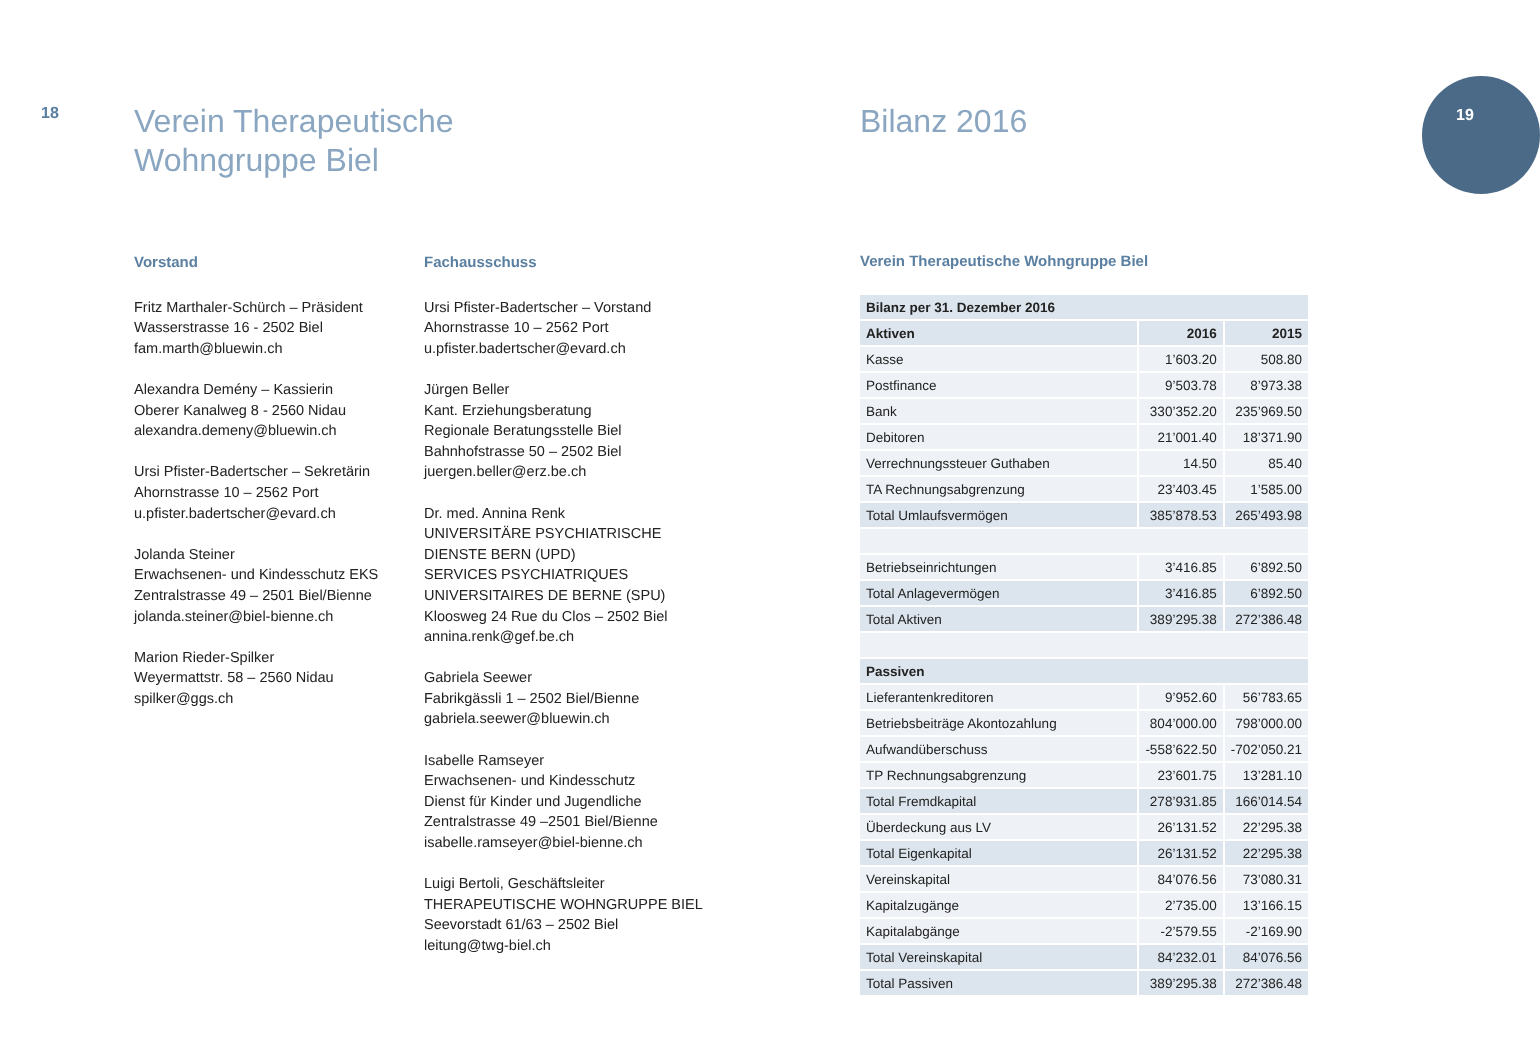18
19
Verein Therapeutische
Wohngruppe Biel
Vorstand
Fritz Marthaler-Schürch – Präsident
Wasserstrasse 16 - 2502 Biel
fam.marth@bluewin.ch
Alexandra Demény – Kassierin
Oberer Kanalweg 8 - 2560 Nidau
alexandra.demeny@bluewin.ch
Ursi Pfister-Badertscher – Sekretärin
Ahornstrasse 10 – 2562 Port
u.pfister.badertscher@evard.ch
Jolanda Steiner
Erwachsenen- und Kindesschutz EKS
Zentralstrasse 49 – 2501 Biel/Bienne
jolanda.steiner@biel-bienne.ch
Marion Rieder-Spilker
Weyermattstr. 58 – 2560 Nidau
spilker@ggs.ch
Fachausschuss
Ursi Pfister-Badertscher – Vorstand
Ahornstrasse 10 – 2562 Port
u.pfister.badertscher@evard.ch
Jürgen Beller
Kant. Erziehungsberatung
Regionale Beratungsstelle Biel
Bahnhofstrasse 50 – 2502 Biel
juergen.beller@erz.be.ch
Dr. med. Annina Renk
UNIVERSITÄRE PSYCHIATRISCHE
DIENSTE BERN (UPD)
SERVICES PSYCHIATRIQUES
UNIVERSITAIRES DE BERNE (SPU)
Kloosweg 24 Rue du Clos – 2502 Biel
annina.renk@gef.be.ch
Gabriela Seewer
Fabrikgässli 1 – 2502 Biel/Bienne
gabriela.seewer@bluewin.ch
Isabelle Ramseyer
Erwachsenen- und Kindesschutz
Dienst für Kinder und Jugendliche
Zentralstrasse 49 –2501 Biel/Bienne
isabelle.ramseyer@biel-bienne.ch
Luigi Bertoli, Geschäftsleiter
THERAPEUTISCHE WOHNGRUPPE BIEL
Seevorstadt 61/63 – 2502 Biel
leitung@twg-biel.ch
Bilanz 2016
Verein Therapeutische Wohngruppe Biel
| Bilanz per 31. Dezember 2016 | | |
| --- | --- | --- |
| Aktiven | 2016 | 2015 |
| Kasse | 1’603.20 | 508.80 |
| Postfinance | 9’503.78 | 8’973.38 |
| Bank | 330’352.20 | 235’969.50 |
| Debitoren | 21’001.40 | 18’371.90 |
| Verrechnungssteuer Guthaben | 14.50 | 85.40 |
| TA Rechnungsabgrenzung | 23’403.45 | 1’585.00 |
| Total Umlaufsvermögen | 385’878.53 | 265’493.98 |
| Betriebseinrichtungen | 3’416.85 | 6’892.50 |
| Total Anlagevermögen | 3’416.85 | 6’892.50 |
| Total Aktiven | 389’295.38 | 272’386.48 |
| Passiven | | |
| Lieferantenkreditoren | 9’952.60 | 56’783.65 |
| Betriebsbeiträge Akontozahlung | 804’000.00 | 798’000.00 |
| Aufwandüberschuss | -558’622.50 | -702’050.21 |
| TP Rechnungsabgrenzung | 23’601.75 | 13’281.10 |
| Total Fremdkapital | 278’931.85 | 166’014.54 |
| Überdeckung aus LV | 26’131.52 | 22’295.38 |
| Total Eigenkapital | 26’131.52 | 22’295.38 |
| Vereinskapital | 84’076.56 | 73’080.31 |
| Kapitalzugänge | 2’735.00 | 13’166.15 |
| Kapitalabgänge | -2’579.55 | -2’169.90 |
| Total Vereinskapital | 84’232.01 | 84’076.56 |
| Total Passiven | 389’295.38 | 272’386.48 |